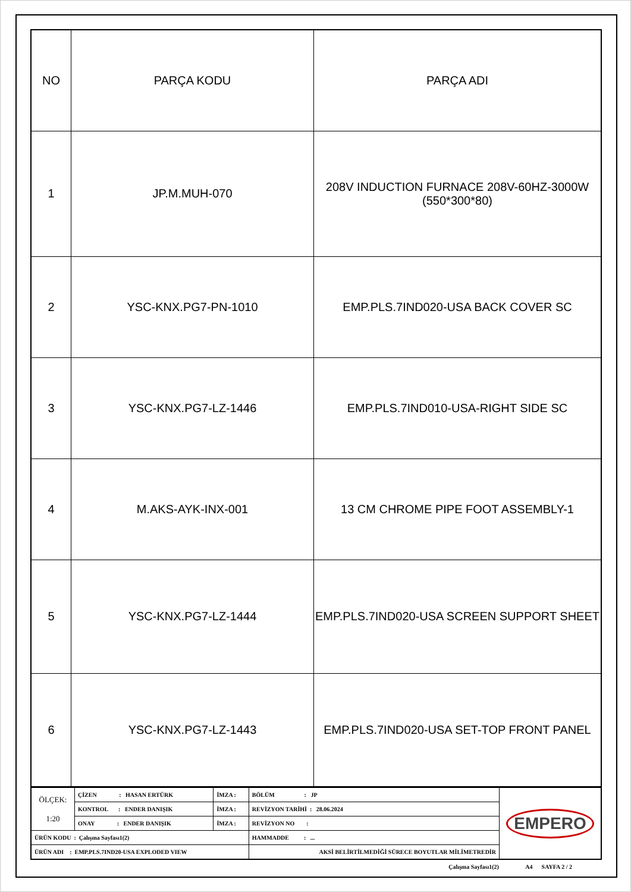| NO | PARÇA KODU | PARÇA ADI |
| --- | --- | --- |
| 1 | JP.M.MUH-070 | 208V INDUCTION FURNACE 208V-60HZ-3000W (550*300*80) |
| 2 | YSC-KNX.PG7-PN-1010 | EMP.PLS.7IND020-USA BACK COVER SC |
| 3 | YSC-KNX.PG7-LZ-1446 | EMP.PLS.7IND010-USA-RIGHT SIDE SC |
| 4 | M.AKS-AYK-INX-001 | 13 CM CHROME PIPE FOOT ASSEMBLY-1 |
| 5 | YSC-KNX.PG7-LZ-1444 | EMP.PLS.7IND020-USA SCREEN SUPPORT SHEET |
| 6 | YSC-KNX.PG7-LZ-1443 | EMP.PLS.7IND020-USA SET-TOP FRONT PANEL |
| ÖLÇEK: 1:20 | ÇİZEN : HASAN ERTÜRK | İMZA : | BÖLÜM : JP | EMPERO |
| | KONTROL : ENDER DANIŞIK | İMZA : | REVİZYON TARİHİ : 28.06.2024 | |
| | ONAY : ENDER DANIŞIK | İMZA : | REVİZYON NO : | |
| ÜRÜN KODU : Çalışma Sayfası1(2) | | | HAMMADDE : ... | |
| ÜRÜN ADI : EMP.PLS.7IND20-USA EXPLODED VIEW | | | AKSİ BELİRTİLMEDİĞİ SÜRECE BOYUTLAR MİLİMETREDİR | |
Çalışma Sayfası1(2) A4 SAYFA 2 / 2